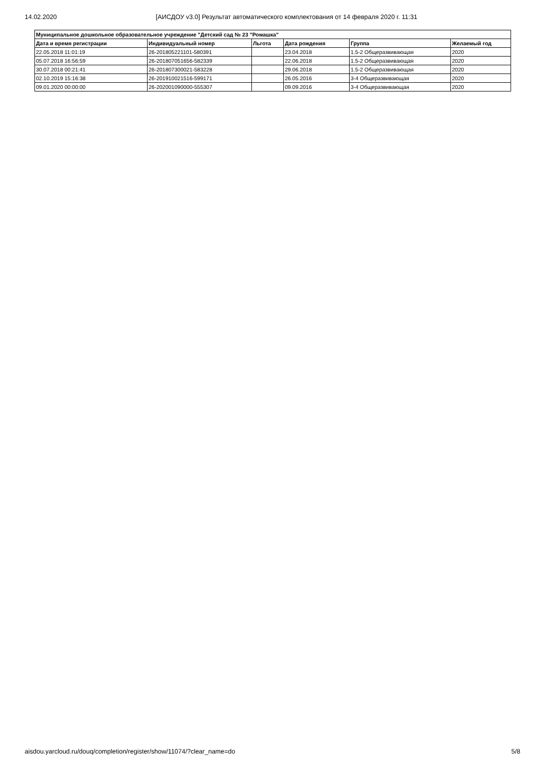14.02.2020 [АИСДОУ v3.0] Результат автоматического комплектования от 14 февраля 2020 г. 11:31
| Муниципальное дошкольное образовательное учреждение "Детский сад № 23 "Ромашка" | | | | | |
| --- | --- | --- | --- | --- | --- |
| Дата и время регистрации | Индивидуальный номер | Льгота | Дата рождения | Группа | Желаемый год |
| 22.05.2018 11:01:19 | 26-201805221101-580391 | | 23.04.2018 | 1.5-2 Общеразвивающая | 2020 |
| 05.07.2018 16:56:59 | 26-201807051656-582339 | | 22.06.2018 | 1.5-2 Общеразвивающая | 2020 |
| 30.07.2018 00:21:41 | 26-201807300021-583228 | | 29.06.2018 | 1.5-2 Общеразвивающая | 2020 |
| 02.10.2019 15:16:38 | 26-201910021516-599171 | | 26.05.2016 | 3-4 Общеразвивающая | 2020 |
| 09.01.2020 00:00:00 | 26-202001090000-555307 | | 09.09.2016 | 3-4 Общеразвивающая | 2020 |
aisdou.yarcloud.ru/douq/completion/register/show/11074/?clear_name=do 5/8